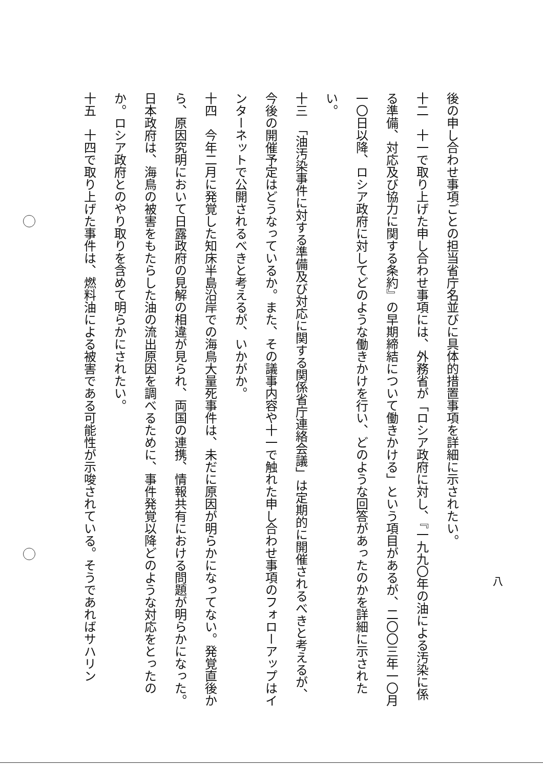後の申し合わせ事項ごとの担当省庁名並びに具体的措置事項を詳細に示されたい。
十二　十一で取り上げた申し合わせ事項には、外務省が「ロシア政府に対し、『一九九〇年の油による汚染に係る準備、対応及び協力に関する条約』の早期締結について働きかける」という項目があるが、二〇〇三年一〇月一〇日以降、ロシア政府に対してどのような働きかけを行い、どのような回答があったのかを詳細に示されたい。
十三　「油汚染事件に対する準備及び対応に関する関係省庁連絡会議」は定期的に開催されるべきと考えるが、今後の開催予定はどうなっているか。また、その議事内容や十一で触れた申し合わせ事項のフォローアップはインターネットで公開されるべきと考えるが、いかがか。
十四　今年二月に発覚した知床半島沿岸での海鳥大量死事件は、未だに原因が明らかになってない。発覚直後から、原因究明において日露政府の見解の相違が見られ、両国の連携、情報共有における問題が明らかになった。日本政府は、海鳥の被害をもたらした油の流出原因を調べるために、事件発覚以降どのような対応をとったのか。ロシア政府とのやり取りを含めて明らかにされたい。
十五　十四で取り上げた事件は、燃料油による被害である可能性が示唆されている。そうであればサハリン
八